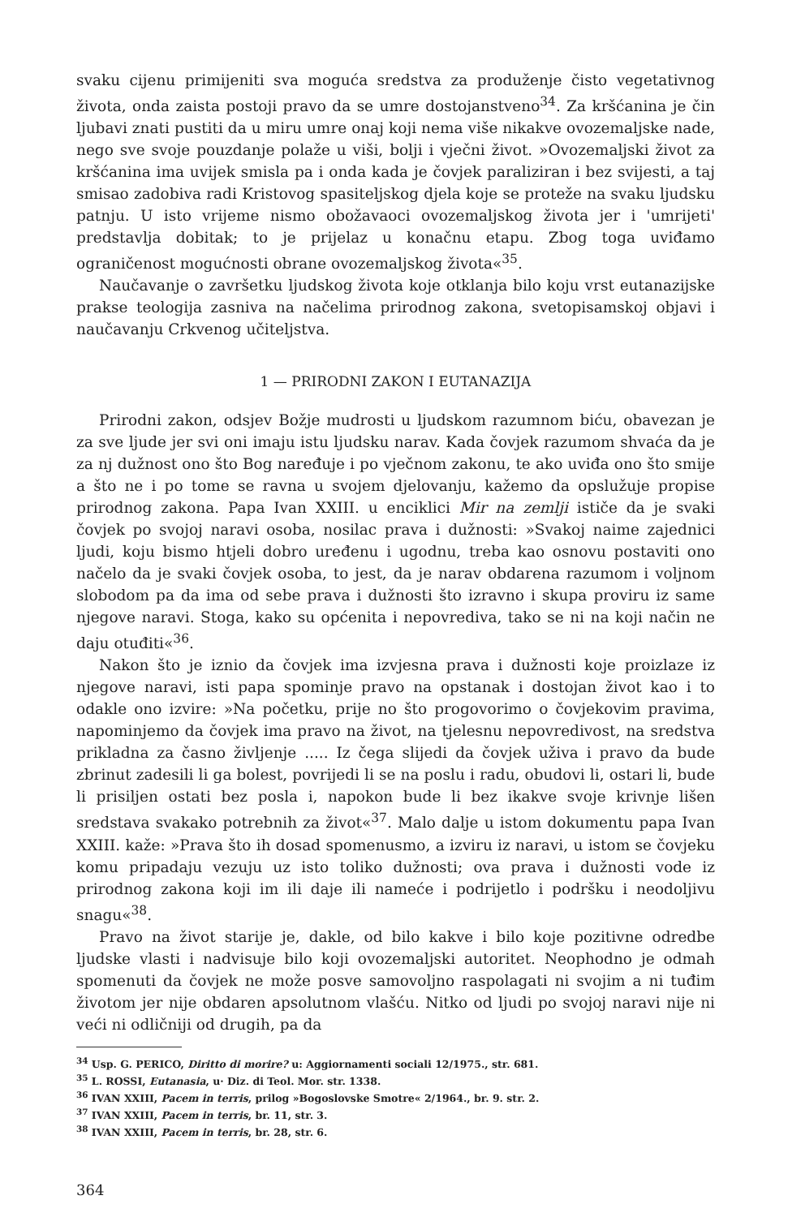svaku cijenu primijeniti sva moguća sredstva za produženje čisto vegetativnog života, onda zaista postoji pravo da se umre dostojanstveno<sup>34</sup>. Za kršćanina je čin ljubavi znati pustiti da u miru umre onaj koji nema više nikakve ovozemaljske nade, nego sve svoje pouzdanje polaže u viši, bolji i vječni život. »Ovozemaljski život za kršćanina ima uvijek smisla pa i onda kada je čovjek paraliziran i bez svijesti, a taj smisao zadobiva radi Kristovog spasiteljskog djela koje se proteže na svaku ljudsku patnju. U isto vrijeme nismo obožavaoci ovozemaljskog života jer i 'umrijeti' predstavlja dobitak; to je prijelaz u konačnu etapu. Zbog toga uviđamo ograničenost mogućnosti obrane ovozemaljskog života«<sup>35</sup>.
Naučavanje o završetku ljudskog života koje otklanja bilo koju vrst eutanazijske prakse teologija zasniva na načelima prirodnog zakona, svetopisamskoj objavi i naučavanju Crkvenog učiteljstva.
1 — PRIRODNI ZAKON I EUTANAZIJA
Prirodni zakon, odsjev Božje mudrosti u ljudskom razumnom biću, obavezan je za sve ljude jer svi oni imaju istu ljudsku narav. Kada čovjek razumom shvaća da je za nj dužnost ono što Bog naređuje i po vječnom zakonu, te ako uviđa ono što smije a što ne i po tome se ravna u svojem djelovanju, kažemo da opslužuje propise prirodnog zakona. Papa Ivan XXIII. u enciklici Mir na zemlji ističe da je svaki čovjek po svojoj naravi osoba, nosilac prava i dužnosti: »Svakoj naime zajednici ljudi, koju bismo htjeli dobro uređenu i ugodnu, treba kao osnovu postaviti ono načelo da je svaki čovjek osoba, to jest, da je narav obdarena razumom i voljnom slobodom pa da ima od sebe prava i dužnosti što izravno i skupa proviru iz same njegove naravi. Stoga, kako su općenita i nepovrediva, tako se ni na koji način ne daju otuđiti«<sup>36</sup>.
Nakon što je iznio da čovjek ima izvjesna prava i dužnosti koje proizlaze iz njegove naravi, isti papa spominje pravo na opstanak i dostojan život kao i to odakle ono izvire: »Na početku, prije no što progovorimo o čovjekovim pravima, napominjemo da čovjek ima pravo na život, na tjelesnu nepovredivost, na sredstva prikladna za časno življenje ..... Iz čega slijedi da čovjek uživa i pravo da bude zbrinut zadesili li ga bolest, povrijedi li se na poslu i radu, obudovi li, ostari li, bude li prisiljen ostati bez posla i, napokon bude li bez ikakve svoje krivnje lišen sredstava svakako potrebnih za život«<sup>37</sup>. Malo dalje u istom dokumentu papa Ivan XXIII. kaže: »Prava što ih dosad spomenusmo, a izviru iz naravi, u istom se čovjeku komu pripadaju vezuju uz isto toliko dužnosti; ova prava i dužnosti vode iz prirodnog zakona koji im ili daje ili nameće i podrijetlo i podršku i neodoljivu snagu«<sup>38</sup>.
Pravo na život starije je, dakle, od bilo kakve i bilo koje pozitivne odredbe ljudske vlasti i nadvisuje bilo koji ovozemaljski autoritet. Neophodno je odmah spomenuti da čovjek ne može posve samovoljno raspolagati ni svojim a ni tuđim životom jer nije obdaren apsolutnom vlašću. Nitko od ljudi po svojoj naravi nije ni veći ni odličniji od drugih, pa da
<sup>34</sup> Usp. G. PERICO, Diritto di morire? u: Aggiornamenti sociali 12/1975., str. 681.
<sup>35</sup> L. ROSSI, Eutanasia, u· Diz. di Teol. Mor. str. 1338.
<sup>36</sup> IVAN XXIII, Pacem in terris, prilog »Bogoslovske Smotre« 2/1964., br. 9. str. 2.
<sup>37</sup> IVAN XXIII, Pacem in terris, br. 11, str. 3.
<sup>38</sup> IVAN XXIII, Pacem in terris, br. 28, str. 6.
364